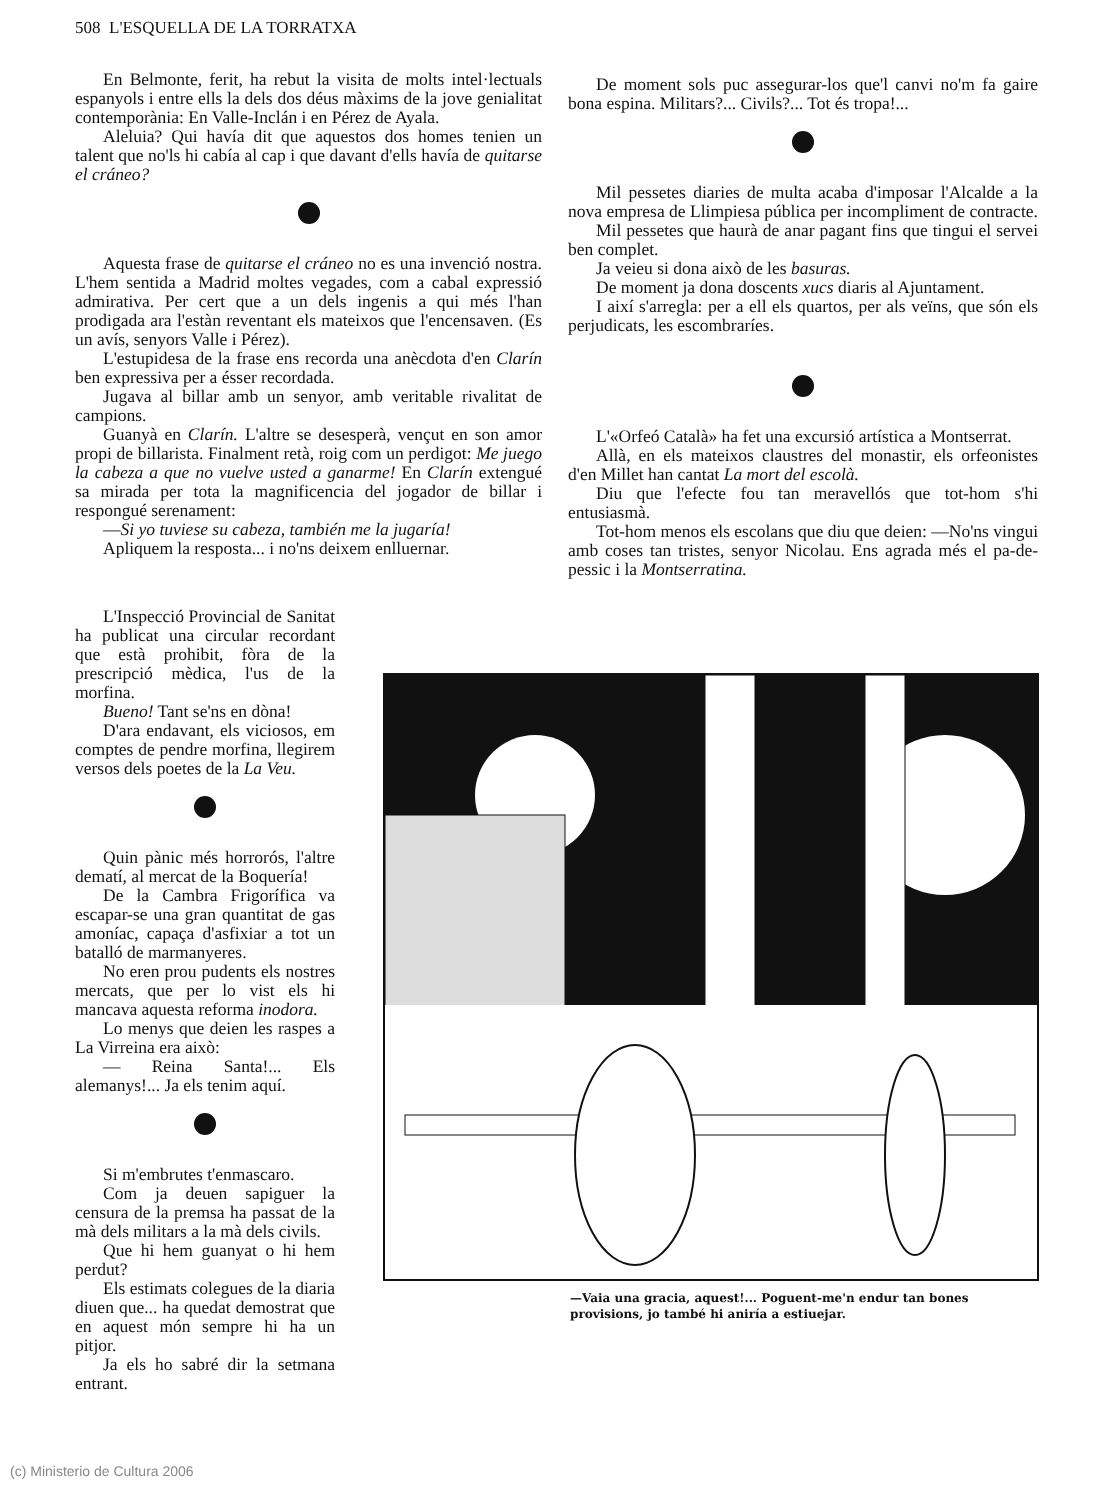508 L'ESQUELLA DE LA TORRATXA
En Belmonte, ferit, ha rebut la visita de molts intel·lectuals espanyols i entre ells la dels dos déus màxims de la jove genialitat contemporània: En Valle-Inclán i en Pérez de Ayala.
Aleluia? Qui havía dit que aquestos dos homes tenien un talent que no'ls hi cabía al cap i que davant d'ells havía de quitarse el cráneo?
Aquesta frase de quitarse el cráneo no es una invenció nostra. L'hem sentida a Madrid moltes vegades, com a cabal expressió admirativa. Per cert que a un dels ingenis a qui més l'han prodigada ara l'estàn reventant els mateixos que l'encensaven. (Es un avís, senyors Valle i Pérez).
L'estupidesa de la frase ens recorda una anècdota d'en Clarín ben expressiva per a ésser recordada.
Jugava al billar amb un senyor, amb veritable rivalitat de campions.
Guanyà en Clarín. L'altre se desesperà, vençut en son amor propi de billarista. Finalment retà, roig com un perdigot: Me juego la cabeza a que no vuelve usted a ganarme! En Clarín extengué sa mirada per tota la magnificencia del jogador de billar i respongué serenament:
—Si yo tuviese su cabeza, también me la jugaría!
Apliquem la resposta... i no'ns deixem enlluernar.
L'Inspecció Provincial de Sanitat ha publicat una circular recordant que està prohibit, fòra de la prescripció mèdica, l'us de la morfina.
Bueno! Tant se'ns en dòna!
D'ara endavant, els viciosos, em comptes de pendre morfina, llegirem versos dels poetes de la La Veu.
Quin pànic més horrorós, l'altre dematí, al mercat de la Boquería!
De la Cambra Frigorífica va escapar-se una gran quantitat de gas amoníac, capaça d'asfixiar a tot un batalló de marmanyeres.
No eren prou pudents els nostres mercats, que per lo vist els hi mancava aquesta reforma inodora.
Lo menys que deien les raspes a La Virreina era això:
— Reina Santa!... Els alemanys!... Ja els tenim aquí.
Si m'embrutes t'enmascaro.
Com ja deuen sapiguer la censura de la premsa ha passat de la mà dels militars a la mà dels civils.
Que hi hem guanyat o hi hem perdut?
Els estimats colegues de la diaria diuen que... ha quedat demostrat que en aquest món sempre hi ha un pitjor.
Ja els ho sabré dir la setmana entrant.
De moment sols puc assegurar-los que'l canvi no'm fa gaire bona espina. Militars?... Civils?... Tot és tropa!...
Mil pessetes diaries de multa acaba d'imposar l'Alcalde a la nova empresa de Llimpiesa pública per incompliment de contracte.
Mil pessetes que haurà de anar pagant fins que tingui el servei ben complet.
Ja veieu si dona això de les basuras.
De moment ja dona doscents xucs diaris al Ajuntament.
I així s'arregla: per a ell els quartos, per als veïns, que són els perjudicats, les escombraríes.
L'«Orfeó Català» ha fet una excursió artística a Montserrat.
Allà, en els mateixos claustres del monastir, els orfeonistes d'en Millet han cantat La mort del escolà.
Diu que l'efecte fou tan meravellós que tot-hom s'hi entusiasmà.
Tot-hom menos els escolans que diu que deien: —No'ns vingui amb coses tan tristes, senyor Nicolau. Ens agrada més el pa-de-pessic i la Montserratina.
—Vaia una gracia, aquest!... Poguent-me'n endur tan bones provisions, jo també hi aniría a estiuejar.
(c) Ministerio de Cultura 2006